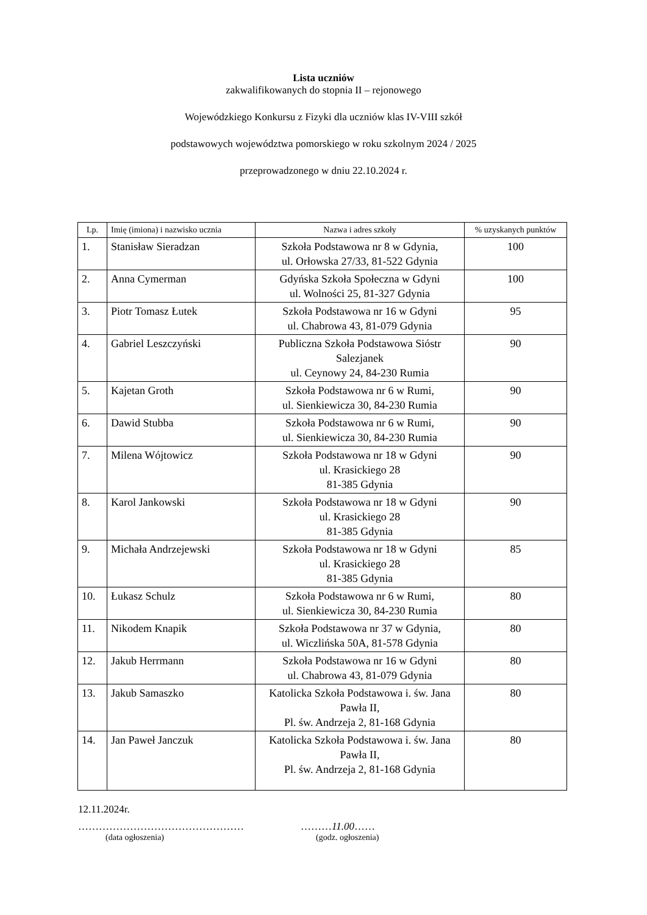Lista uczniów
zakwalifikowanych do stopnia II – rejonowego
Wojewódzkiego Konkursu z Fizyki dla uczniów klas IV-VIII szkół
podstawowych województwa pomorskiego w roku szkolnym 2024 / 2025
przeprowadzonego w dniu 22.10.2024 r.
| Lp. | Imię (imiona) i nazwisko ucznia | Nazwa i adres szkoły | % uzyskanych punktów |
| --- | --- | --- | --- |
| 1. | Stanisław Sieradzan | Szkoła Podstawowa nr 8 w Gdynia, ul. Orłowska 27/33, 81-522 Gdynia | 100 |
| 2. | Anna Cymerman | Gdyńska Szkoła Społeczna w Gdyni ul. Wolności 25, 81-327 Gdynia | 100 |
| 3. | Piotr Tomasz Łutek | Szkoła Podstawowa nr 16 w Gdyni ul. Chabrowa 43, 81-079 Gdynia | 95 |
| 4. | Gabriel Leszczyński | Publiczna Szkoła Podstawowa Sióstr Salezjanek ul. Ceynowy 24, 84-230 Rumia | 90 |
| 5. | Kajetan Groth | Szkoła Podstawowa nr 6 w Rumi, ul. Sienkiewicza 30, 84-230 Rumia | 90 |
| 6. | Dawid Stubba | Szkoła Podstawowa nr 6 w Rumi, ul. Sienkiewicza 30, 84-230 Rumia | 90 |
| 7. | Milena Wójtowicz | Szkoła Podstawowa nr 18 w Gdyni ul. Krasickiego 28 81-385 Gdynia | 90 |
| 8. | Karol Jankowski | Szkoła Podstawowa nr 18 w Gdyni ul. Krasickiego 28 81-385 Gdynia | 90 |
| 9. | Michała Andrzejewski | Szkoła Podstawowa nr 18 w Gdyni ul. Krasickiego 28 81-385 Gdynia | 85 |
| 10. | Łukasz Schulz | Szkoła Podstawowa nr 6 w Rumi, ul. Sienkiewicza 30, 84-230 Rumia | 80 |
| 11. | Nikodem Knapik | Szkoła Podstawowa nr 37 w Gdynia, ul. Wiczlińska 50A, 81-578 Gdynia | 80 |
| 12. | Jakub Herrmann | Szkoła Podstawowa nr 16 w Gdyni ul. Chabrowa 43, 81-079 Gdynia | 80 |
| 13. | Jakub Samaszko | Katolicka Szkoła Podstawowa i. św. Jana Pawła II, Pl. św. Andrzeja 2, 81-168 Gdynia | 80 |
| 14. | Jan Paweł Janczuk | Katolicka Szkoła Podstawowa i. św. Jana Pawła II, Pl. św. Andrzeja 2, 81-168 Gdynia | 80 |
12.11.2024r.
………………………………………… ………11.00……
(data ogłoszenia) (godz. ogłoszenia)